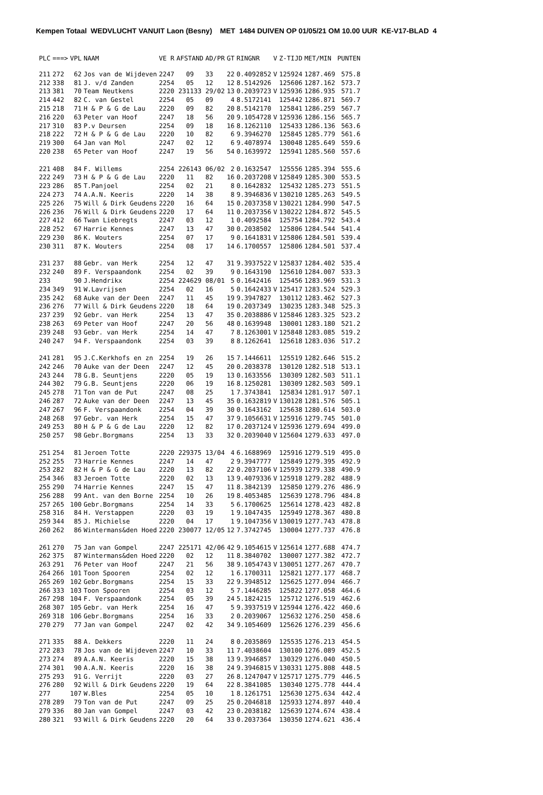Kempen Totaal WEDVLUCHT VANUIT Laon (Besny) MET 1484 DUIVEN OP 01/05/21 OM 10.00 UUR KE-V17-BLAD 4
| PLC | ===> | VPL | NAAM | VE R | AFSTAND | AD/PR | GT | RINGNR | V | Z-TIJD | MET/MIN | PUNTEN |
| --- | --- | --- | --- | --- | --- | --- | --- | --- | --- | --- | --- | --- |
| 211 | 272 | 62 | Jos van de Wijdeven | 2247 | 09 | 33 | 22 | 0.4092852 | V | 125924 | 1287.469 | 575.8 |
| 212 | 338 | 81 | J. v/d Zanden | 2254 | 05 | 12 | 12 | 8.5142926 | | 125606 | 1287.162 | 573.7 |
| 213 | 381 | 70 | Team Neutkens | 2220 | 231133 | 29/02 | 13 | 0.2039723 | V | 125936 | 1286.935 | 571.7 |
| 214 | 442 | 82 | C. van Gestel | 2254 | 05 | 09 | 4 | 8.5172141 | | 125442 | 1286.871 | 569.7 |
| 215 | 218 | 71 | H & P & G de Lau | 2220 | 09 | 82 | 20 | 8.5142170 | | 125841 | 1286.259 | 567.7 |
| 216 | 220 | 63 | Peter van Hoof | 2247 | 18 | 56 | 20 | 9.1054728 | V | 125936 | 1286.156 | 565.7 |
| 217 | 310 | 83 | P.v Deursen | 2254 | 09 | 18 | 16 | 8.1262110 | | 125433 | 1286.136 | 563.6 |
| 218 | 222 | 72 | H & P & G de Lau | 2220 | 10 | 82 | 6 | 9.3946270 | | 125845 | 1285.779 | 561.6 |
| 219 | 300 | 64 | Jan van Mol | 2247 | 02 | 12 | 6 | 9.4078974 | | 130048 | 1285.649 | 559.6 |
| 220 | 238 | 65 | Peter van Hoof | 2247 | 19 | 56 | 54 | 0.1639972 | | 125941 | 1285.560 | 557.6 |
| 221 | 408 | 84 | F. Willems | 2254 | 226143 | 06/02 | 2 | 0.1632547 | | 125556 | 1285.394 | 555.6 |
| 222 | 249 | 73 | H & P & G de Lau | 2220 | 11 | 82 | 16 | 0.2037208 | V | 125849 | 1285.300 | 553.5 |
| 223 | 286 | 85 | T.Panjoel | 2254 | 02 | 21 | 8 | 0.1642832 | | 125432 | 1285.273 | 551.5 |
| 224 | 273 | 74 | A.A.N. Keeris | 2220 | 14 | 38 | 8 | 9.3946836 | V | 130210 | 1285.263 | 549.5 |
| 225 | 226 | 75 | Will & Dirk Geudens | 2220 | 16 | 64 | 15 | 0.2037358 | V | 130221 | 1284.990 | 547.5 |
| 226 | 236 | 76 | Will & Dirk Geudens | 2220 | 17 | 64 | 11 | 0.2037356 | V | 130222 | 1284.872 | 545.5 |
| 227 | 412 | 66 | Twan Liebregts | 2247 | 03 | 12 | 1 | 0.4092584 | | 125754 | 1284.792 | 543.4 |
| 228 | 252 | 67 | Harrie Kennes | 2247 | 13 | 47 | 30 | 0.2038502 | | 125806 | 1284.544 | 541.4 |
| 229 | 230 | 86 | K. Wouters | 2254 | 07 | 17 | 9 | 0.1641831 | V | 125806 | 1284.501 | 539.4 |
| 230 | 311 | 87 | K. Wouters | 2254 | 08 | 17 | 14 | 6.1700557 | | 125806 | 1284.501 | 537.4 |
| 231 | 237 | 88 | Gebr. van Herk | 2254 | 12 | 47 | 31 | 9.3937522 | V | 125837 | 1284.402 | 535.4 |
| 232 | 240 | 89 | F. Verspaandonk | 2254 | 02 | 39 | 9 | 0.1643190 | | 125610 | 1284.007 | 533.3 |
| 233 | | 90 | J.Hendrikx | 2254 | 224629 | 08/01 | 5 | 0.1642416 | | 125456 | 1283.969 | 531.3 |
| 234 | 349 | 91 | W.Lavrijsen | 2254 | 02 | 16 | 5 | 0.1642433 | V | 125417 | 1283.524 | 529.3 |
| 235 | 242 | 68 | Auke van der Deen | 2247 | 11 | 45 | 19 | 9.3947827 | | 130112 | 1283.462 | 527.3 |
| 236 | 276 | 77 | Will & Dirk Geudens | 2220 | 18 | 64 | 19 | 0.2037349 | | 130235 | 1283.348 | 525.3 |
| 237 | 239 | 92 | Gebr. van Herk | 2254 | 13 | 47 | 35 | 0.2038886 | V | 125846 | 1283.325 | 523.2 |
| 238 | 263 | 69 | Peter van Hoof | 2247 | 20 | 56 | 48 | 0.1639948 | | 130001 | 1283.180 | 521.2 |
| 239 | 248 | 93 | Gebr. van Herk | 2254 | 14 | 47 | 7 | 8.1263001 | V | 125848 | 1283.085 | 519.2 |
| 240 | 247 | 94 | F. Verspaandonk | 2254 | 03 | 39 | 8 | 8.1262641 | | 125618 | 1283.036 | 517.2 |
| 241 | 281 | 95 | J.C.Kerkhofs en zn | 2254 | 19 | 26 | 15 | 7.1446611 | | 125519 | 1282.646 | 515.2 |
| 242 | 246 | 70 | Auke van der Deen | 2247 | 12 | 45 | 20 | 0.2038378 | | 130120 | 1282.518 | 513.1 |
| 243 | 244 | 78 | G.B. Seuntjens | 2220 | 05 | 19 | 13 | 0.1633556 | | 130309 | 1282.503 | 511.1 |
| 244 | 302 | 79 | G.B. Seuntjens | 2220 | 06 | 19 | 16 | 8.1250281 | | 130309 | 1282.503 | 509.1 |
| 245 | 278 | 71 | Ton van de Put | 2247 | 08 | 25 | 1 | 7.3743841 | | 125834 | 1281.917 | 507.1 |
| 246 | 287 | 72 | Auke van der Deen | 2247 | 13 | 45 | 35 | 0.1632819 | V | 130128 | 1281.576 | 505.1 |
| 247 | 267 | 96 | F. Verspaandonk | 2254 | 04 | 39 | 30 | 0.1643162 | | 125638 | 1280.614 | 503.0 |
| 248 | 268 | 97 | Gebr. van Herk | 2254 | 15 | 47 | 37 | 9.1056631 | V | 125916 | 1279.745 | 501.0 |
| 249 | 253 | 80 | H & P & G de Lau | 2220 | 12 | 82 | 17 | 0.2037124 | V | 125936 | 1279.694 | 499.0 |
| 250 | 257 | 98 | Gebr.Borgmans | 2254 | 13 | 33 | 32 | 0.2039040 | V | 125604 | 1279.633 | 497.0 |
| 251 | 254 | 81 | Jeroen Totte | 2220 | 229375 | 13/04 | 4 | 6.1688969 | | 125916 | 1279.519 | 495.0 |
| 252 | 255 | 73 | Harrie Kennes | 2247 | 14 | 47 | 2 | 9.3947777 | | 125849 | 1279.395 | 492.9 |
| 253 | 282 | 82 | H & P & G de Lau | 2220 | 13 | 82 | 22 | 0.2037106 | V | 125939 | 1279.338 | 490.9 |
| 254 | 346 | 83 | Jeroen Totte | 2220 | 02 | 13 | 13 | 9.4079336 | V | 125918 | 1279.282 | 488.9 |
| 255 | 290 | 74 | Harrie Kennes | 2247 | 15 | 47 | 11 | 8.3842139 | | 125850 | 1279.276 | 486.9 |
| 256 | 288 | 99 | Ant. van den Borne | 2254 | 10 | 26 | 19 | 8.4053485 | | 125639 | 1278.796 | 484.8 |
| 257 | 265 | 100 | Gebr.Borgmans | 2254 | 14 | 33 | 5 | 6.1700625 | | 125614 | 1278.423 | 482.8 |
| 258 | 316 | 84 | H. Verstappen | 2220 | 03 | 19 | 1 | 9.1047435 | | 125949 | 1278.367 | 480.8 |
| 259 | 344 | 85 | J. Michielse | 2220 | 04 | 17 | 1 | 9.1047356 | V | 130019 | 1277.743 | 478.8 |
| 260 | 262 | 86 | Wintermans&den Hoed | 2220 | 230077 | 12/05 | 12 | 7.3742745 | | 130004 | 1277.737 | 476.8 |
| 261 | 270 | 75 | Jan van Gompel | 2247 | 225171 | 42/06 | 42 | 9.1054615 | V | 125614 | 1277.688 | 474.7 |
| 262 | 375 | 87 | Wintermans&den Hoed | 2220 | 02 | 12 | 11 | 8.3840702 | | 130007 | 1277.382 | 472.7 |
| 263 | 291 | 76 | Peter van Hoof | 2247 | 21 | 56 | 38 | 9.1054743 | V | 130051 | 1277.267 | 470.7 |
| 264 | 266 | 101 | Toon Spooren | 2254 | 02 | 12 | 1 | 6.1700311 | | 125821 | 1277.177 | 468.7 |
| 265 | 269 | 102 | Gebr.Borgmans | 2254 | 15 | 33 | 22 | 9.3948512 | | 125625 | 1277.094 | 466.7 |
| 266 | 333 | 103 | Toon Spooren | 2254 | 03 | 12 | 5 | 7.1446285 | | 125822 | 1277.058 | 464.6 |
| 267 | 298 | 104 | F. Verspaandonk | 2254 | 05 | 39 | 24 | 5.1824215 | | 125712 | 1276.519 | 462.6 |
| 268 | 307 | 105 | Gebr. van Herk | 2254 | 16 | 47 | 5 | 9.3937519 | V | 125944 | 1276.422 | 460.6 |
| 269 | 318 | 106 | Gebr.Borgmans | 2254 | 16 | 33 | 2 | 0.2039067 | | 125632 | 1276.250 | 458.6 |
| 270 | 279 | 77 | Jan van Gompel | 2247 | 02 | 42 | 34 | 9.1054609 | | 125626 | 1276.239 | 456.6 |
| 271 | 335 | 88 | A. Dekkers | 2220 | 11 | 24 | 8 | 0.2035869 | | 125535 | 1276.213 | 454.5 |
| 272 | 283 | 78 | Jos van de Wijdeven | 2247 | 10 | 33 | 11 | 7.4038604 | | 130100 | 1276.089 | 452.5 |
| 273 | 274 | 89 | A.A.N. Keeris | 2220 | 15 | 38 | 13 | 9.3946857 | | 130329 | 1276.040 | 450.5 |
| 274 | 301 | 90 | A.A.N. Keeris | 2220 | 16 | 38 | 24 | 9.3946815 | V | 130331 | 1275.808 | 448.5 |
| 275 | 293 | 91 | G. Verrijt | 2220 | 03 | 27 | 26 | 8.1247047 | V | 125717 | 1275.779 | 446.5 |
| 276 | 280 | 92 | Will & Dirk Geudens | 2220 | 19 | 64 | 22 | 8.3841085 | | 130340 | 1275.778 | 444.4 |
| 277 | | 107 | W.Bles | 2254 | 05 | 10 | 1 | 8.1261751 | | 125630 | 1275.634 | 442.4 |
| 278 | 289 | 79 | Ton van de Put | 2247 | 09 | 25 | 25 | 0.2046818 | | 125933 | 1274.897 | 440.4 |
| 279 | 336 | 80 | Jan van Gompel | 2247 | 03 | 42 | 23 | 0.2038182 | | 125639 | 1274.674 | 438.4 |
| 280 | 321 | 93 | Will & Dirk Geudens | 2220 | 20 | 64 | 33 | 0.2037364 | | 130350 | 1274.621 | 436.4 |